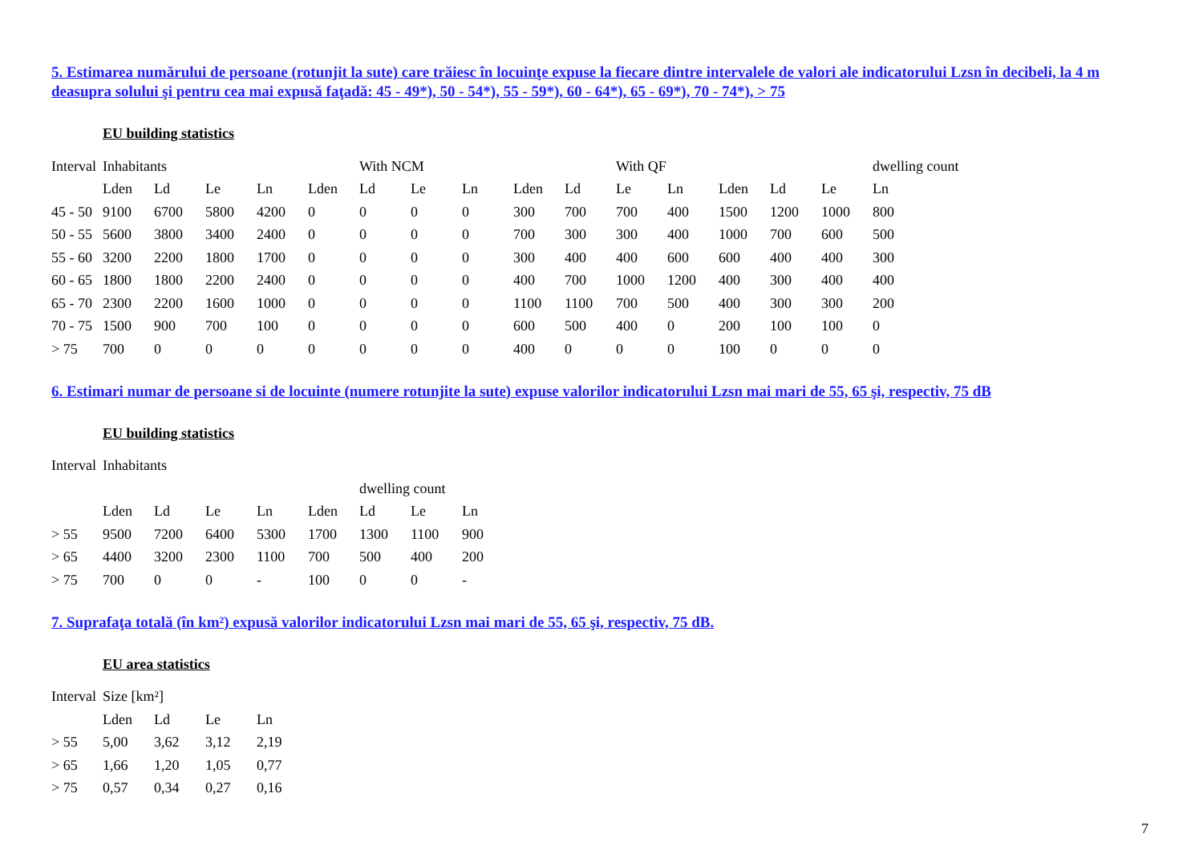5. Estimarea numărului de persoane (rotunjit la sute) care trăiesc în locuinţe expuse la fiecare dintre intervalele de valori ale indicatorului Lzsn în decibeli, la 4 m deasupra solului şi pentru cea mai expusă faţadă: 45 - 49*), 50 - 54*), 55 - 59*), 60 - 64*), 65 - 69*), 70 - 74*), > 75
EU building statistics
| Interval | Inhabitants | | | | | With NCM | | | | | With QF | | | | | dwelling count |
| --- | --- | --- | --- | --- | --- | --- | --- | --- | --- | --- | --- | --- | --- | --- | --- | --- |
| | Lden | Ld | Le | Ln | Lden | Ld | Le | Ln | Lden | Ld | Le | Ln | Lden | Ld | Le | Ln |
| 45 - 50 | 9100 | 6700 | 5800 | 4200 | 0 | 0 | 0 | 0 | 300 | 700 | 700 | 400 | 1500 | 1200 | 1000 | 800 |
| 50 - 55 | 5600 | 3800 | 3400 | 2400 | 0 | 0 | 0 | 0 | 700 | 300 | 300 | 400 | 1000 | 700 | 600 | 500 |
| 55 - 60 | 3200 | 2200 | 1800 | 1700 | 0 | 0 | 0 | 0 | 300 | 400 | 400 | 600 | 600 | 400 | 400 | 300 |
| 60 - 65 | 1800 | 1800 | 2200 | 2400 | 0 | 0 | 0 | 0 | 400 | 700 | 1000 | 1200 | 400 | 300 | 400 | 400 |
| 65 - 70 | 2300 | 2200 | 1600 | 1000 | 0 | 0 | 0 | 0 | 1100 | 1100 | 700 | 500 | 400 | 300 | 300 | 200 |
| 70 - 75 | 1500 | 900 | 700 | 100 | 0 | 0 | 0 | 0 | 600 | 500 | 400 | 0 | 200 | 100 | 100 | 0 |
| > 75 | 700 | 0 | 0 | 0 | 0 | 0 | 0 | 0 | 400 | 0 | 0 | 0 | 100 | 0 | 0 | 0 |
6. Estimari numar de persoane si de locuinte (numere rotunjite la sute) expuse valorilor indicatorului Lzsn mai mari de 55, 65 şi, respectiv, 75 dB
EU building statistics
| Interval | Inhabitants | | | | | | | |
| --- | --- | --- | --- | --- | --- | --- | --- | --- |
| | | | | | | dwelling count | | |
| | Lden | Ld | Le | Ln | Lden | Ld | Le | Ln |
| > 55 | 9500 | 7200 | 6400 | 5300 | 1700 | 1300 | 1100 | 900 |
| > 65 | 4400 | 3200 | 2300 | 1100 | 700 | 500 | 400 | 200 |
| > 75 | 700 | 0 | 0 | - | 100 | 0 | 0 | - |
7. Suprafaţa totală (în km²) expusă valorilor indicatorului Lzsn mai mari de 55, 65 şi, respectiv, 75 dB.
EU area statistics
| Interval | Size [km²] | | | |
| --- | --- | --- | --- | --- |
| | Lden | Ld | Le | Ln |
| > 55 | 5,00 | 3,62 | 3,12 | 2,19 |
| > 65 | 1,66 | 1,20 | 1,05 | 0,77 |
| > 75 | 0,57 | 0,34 | 0,27 | 0,16 |
7